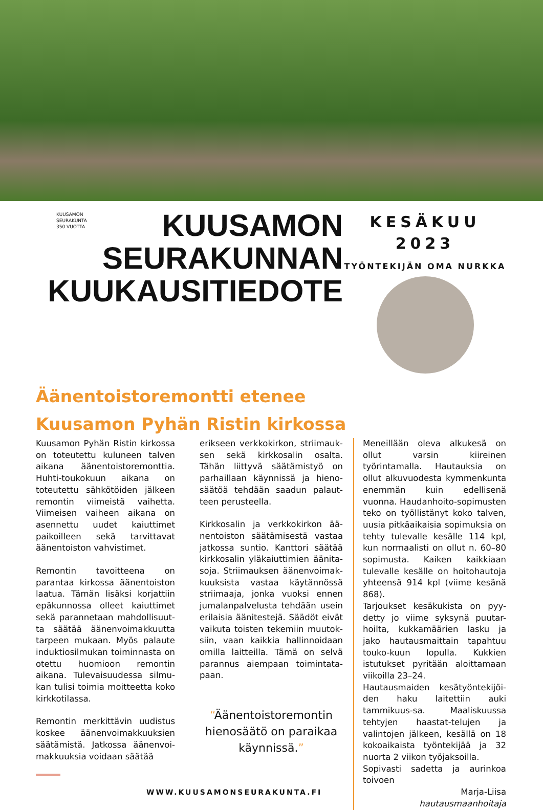KUUSAMON
SEURAKUNTA
350 VUOTTA
KUUSAMON
SEURAKUNNAN
KUUKAUSITIEDOTE
KESÄKUU
2023
TYÖNTEKIJÄN OMA NURKKA
Äänentoistoremontti etenee
Kuusamon Pyhän Ristin kirkossa
Kuusamon Pyhän Ristin kirkossa on toteutettu kuluneen talven aikana äänentoistoremonttia. Huhti-toukokuun aikana on toteutettu sähkötöiden jälkeen remontin viimeistä vaihetta. Viimeisen vaiheen aikana on asennettu uudet kaiuttimet paikoilleen sekä tarvittavat äänentoiston vahvistimet.
Remontin tavoitteena on parantaa kirkossa äänentoiston laatua. Tämän lisäksi korjattiin epäkunnossa olleet kaiuttimet sekä parannetaan mahdollisuut-ta säätää äänenvoimakkuutta tarpeen mukaan. Myös palaute induktiosilmukan toiminnasta on otettu huomioon remontin aikana. Tulevaisuudessa silmu-kan tulisi toimia moitteetta koko kirkkotilassa.
Remontin merkittävin uudistus koskee äänenvoimakkuuksien säätämistä. Jatkossa äänenvoi-makkuuksia voidaan säätää
WWW.KUUSAMONSEURAKUNTA.FI
erikseen verkkokirkon, striimauk-sen sekä kirkkosalin osalta. Tähän liittyvä säätämistyö on parhaillaan käynnissä ja hieno-säätöä tehdään saadun palaut-teen perusteella.
Kirkkosalin ja verkkokirkon ää-nentoiston säätämisestä vastaa jatkossa suntio. Kanttori säätää kirkkosalin yläkaiuttimien äänita-soja. Striimauksen äänenvoimak-kuuksista vastaa käytännössä striimaaja, jonka vuoksi ennen jumalanpalvelusta tehdään usein erilaisia äänitestejä. Säädöt eivät vaikuta toisten tekemiin muutok-siin, vaan kaikkia hallinnoidaan omilla laitteilla. Tämä on selvä parannus aiempaan toimintata-paan.
“Äänentoistoremontin hienosäätö on paraikaa käynnissä.”
Meneillään oleva alkukesä on ollut varsin kiireinen työrintamalla. Hautauksia on ollut alkuvuodesta kymmenkunta enemmän kuin edellisenä vuonna. Haudanhoito-sopimusten teko on työllistänyt koko talven, uusia pitkäaikaisia sopimuksia on tehty tulevalle kesälle 114 kpl, kun normaalisti on ollut n. 60–80 sopimusta. Kaiken kaikkiaan tulevalle kesälle on hoitohautoja yhteensä 914 kpl (viime kesänä 868).
Tarjoukset kesäkukista on pyy-detty jo viime syksynä puutar-hoilta, kukkamäärien lasku ja jako hautausmaittain tapahtuu touko-kuun lopulla. Kukkien istutukset pyritään aloittamaan viikoilla 23–24.
Hautausmaiden kesätyöntekijöi-den haku laitettiin auki tammikuus-sa. Maaliskuussa tehtyjen haastat-telujen ja valintojen jälkeen, kesällä on 18 kokoaikaista työntekijää ja 32 nuorta 2 viikon työjaksoilla.
Sopivasti sadetta ja aurinkoa toivoen
Marja-Liisa
hautausmaanhoitaja